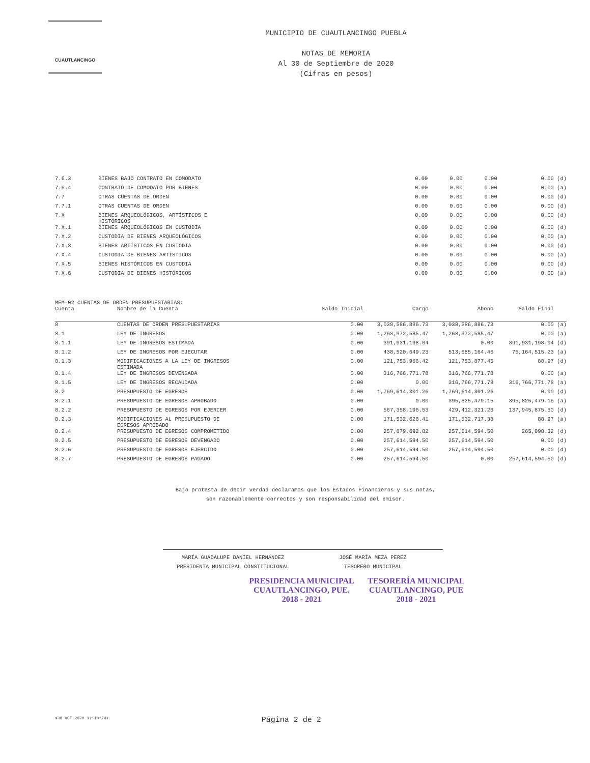CUAUTLANCINGO
MUNICIPIO DE CUAUTLANCINGO PUEBLA
NOTAS DE MEMORIA
Al 30 de Septiembre de 2020
(Cifras en pesos)
| 7.6.3 | BIENES BAJO CONTRATO EN COMODATO | 0.00 | 0.00 | 0.00 | 0.00 (d) |
| 7.6.4 | CONTRATO DE COMODATO POR BIENES | 0.00 | 0.00 | 0.00 | 0.00 (a) |
| 7.7 | OTRAS CUENTAS DE ORDEN | 0.00 | 0.00 | 0.00 | 0.00 (d) |
| 7.7.1 | OTRAS CUENTAS DE ORDEN | 0.00 | 0.00 | 0.00 | 0.00 (d) |
| 7.X | BIENES ARQUEOLÓGICOS, ARTÍSTICOS E HISTÓRICOS | 0.00 | 0.00 | 0.00 | 0.00 (d) |
| 7.X.1 | BIENES ARQUEOLÓGICOS EN CUSTODIA | 0.00 | 0.00 | 0.00 | 0.00 (d) |
| 7.X.2 | CUSTODIA DE BIENES ARQUEOLÓGICOS | 0.00 | 0.00 | 0.00 | 0.00 (a) |
| 7.X.3 | BIENES ARTÍSTICOS EN CUSTODIA | 0.00 | 0.00 | 0.00 | 0.00 (d) |
| 7.X.4 | CUSTODIA DE BIENES ARTÍSTICOS | 0.00 | 0.00 | 0.00 | 0.00 (a) |
| 7.X.5 | BIENES HISTÓRICOS EN CUSTODIA | 0.00 | 0.00 | 0.00 | 0.00 (d) |
| 7.X.6 | CUSTODIA DE BIENES HISTÓRICOS | 0.00 | 0.00 | 0.00 | 0.00 (a) |
MEM-02 CUENTAS DE ORDEN PRESUPUESTARIAS:
| Cuenta | Nombre de la Cuenta | Saldo Inicial | Cargo | Abono | Saldo Final |
| --- | --- | --- | --- | --- | --- |
| 8 | CUENTAS DE ORDEN PRESUPUESTARIAS | 0.00 | 3,038,586,886.73 | 3,038,586,886.73 | 0.00 (a) |
| 8.1 | LEY DE INGRESOS | 0.00 | 1,268,972,585.47 | 1,268,972,585.47 | 0.00 (a) |
| 8.1.1 | LEY DE INGRESOS ESTIMADA | 0.00 | 391,931,198.04 | 0.00 | 391,931,198.04 (d) |
| 8.1.2 | LEY DE INGRESOS POR EJECUTAR | 0.00 | 438,520,649.23 | 513,685,164.46 | 75,164,515.23 (a) |
| 8.1.3 | MODIFICACIONES A LA LEY DE INGRESOS ESTIMADA | 0.00 | 121,753,966.42 | 121,753,877.45 | 88.97 (d) |
| 8.1.4 | LEY DE INGRESOS DEVENGADA | 0.00 | 316,766,771.78 | 316,766,771.78 | 0.00 (a) |
| 8.1.5 | LEY DE INGRESOS RECAUDADA | 0.00 | 0.00 | 316,766,771.78 | 316,766,771.78 (a) |
| 8.2 | PRESUPUESTO DE EGRESOS | 0.00 | 1,769,614,301.26 | 1,769,614,301.26 | 0.00 (d) |
| 8.2.1 | PRESUPUESTO DE EGRESOS APROBADO | 0.00 | 0.00 | 395,825,479.15 | 395,825,479.15 (a) |
| 8.2.2 | PRESUPUESTO DE EGRESOS POR EJERCER | 0.00 | 567,358,196.53 | 429,412,321.23 | 137,945,875.30 (d) |
| 8.2.3 | MODIFICACIONES AL PRESUPUESTO DE EGRESOS APROBADO | 0.00 | 171,532,628.41 | 171,532,717.38 | 88.97 (a) |
| 8.2.4 | PRESUPUESTO DE EGRESOS COMPROMETIDO | 0.00 | 257,879,692.82 | 257,614,594.50 | 265,098.32 (d) |
| 8.2.5 | PRESUPUESTO DE EGRESOS DEVENGADO | 0.00 | 257,614,594.50 | 257,614,594.50 | 0.00 (d) |
| 8.2.6 | PRESUPUESTO DE EGRESOS EJERCIDO | 0.00 | 257,614,594.50 | 257,614,594.50 | 0.00 (d) |
| 8.2.7 | PRESUPUESTO DE EGRESOS PAGADO | 0.00 | 257,614,594.50 | 0.00 | 257,614,594.50 (d) |
Bajo protesta de decir verdad declaramos que los Estados Financieros y sus notas,
son razonablemente correctos y son responsabilidad del emisor.
MARÍA GUADALUPE DANIEL HERNÁNDEZ
PRESIDENTA MUNICIPAL CONSTITUCIONAL
JOSÉ MARÍA MEZA PEREZ
TESORERO MUNICIPAL
PRESIDENCIA MUNICIPAL
CUAUTLANCINGO, PUE.
2018 - 2021
TESORERÍA MUNICIPAL
CUAUTLANCINGO, PUE
2018 - 2021
<30 OCT 2020 11:10:20> Página 2 de 2